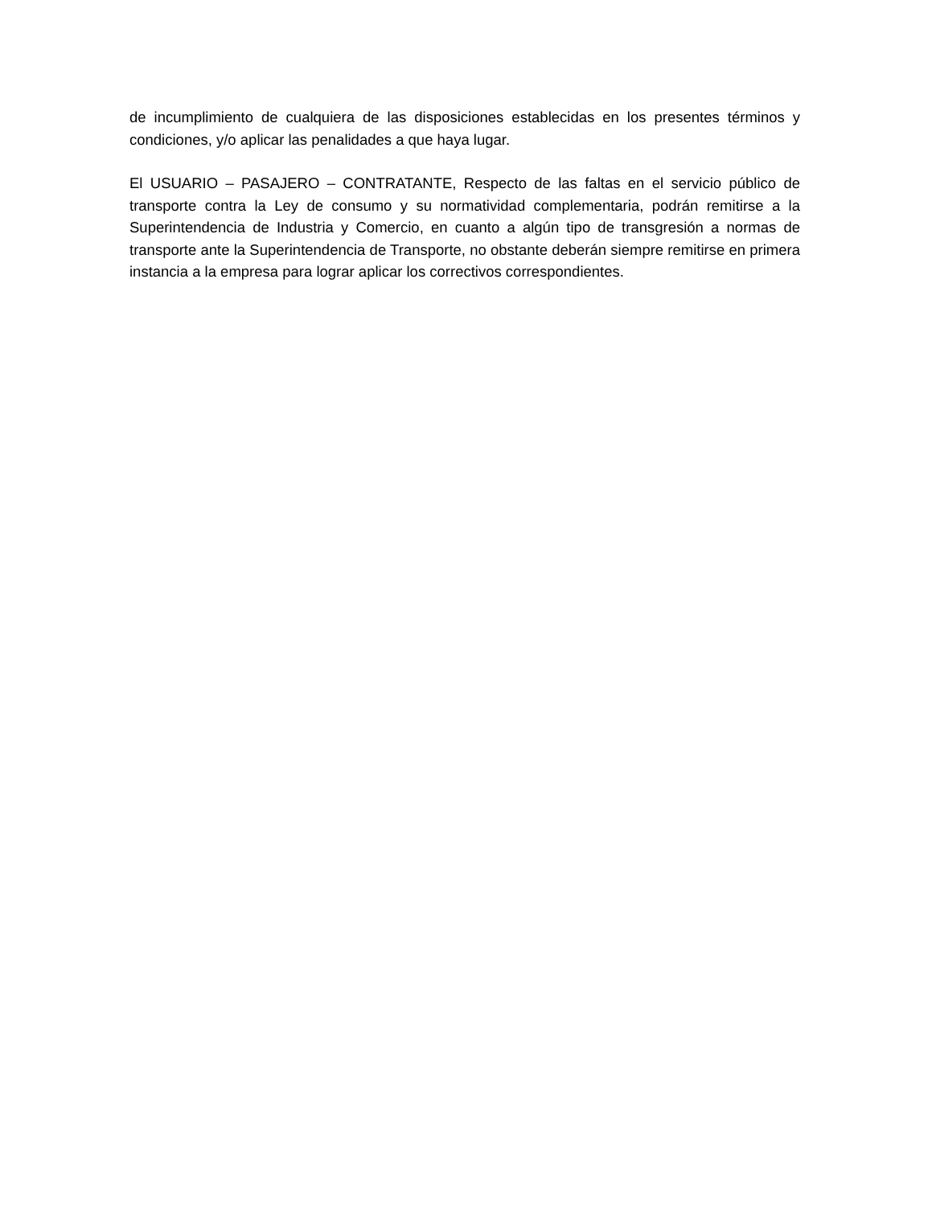de incumplimiento de cualquiera de las disposiciones establecidas en los presentes términos y condiciones, y/o aplicar las penalidades a que haya lugar.
El USUARIO – PASAJERO – CONTRATANTE, Respecto de las faltas en el servicio público de transporte contra la Ley de consumo y su normatividad complementaria, podrán remitirse a la Superintendencia de Industria y Comercio, en cuanto a algún tipo de transgresión a normas de transporte ante la Superintendencia de Transporte, no obstante deberán siempre remitirse en primera instancia a la empresa para lograr aplicar los correctivos correspondientes.